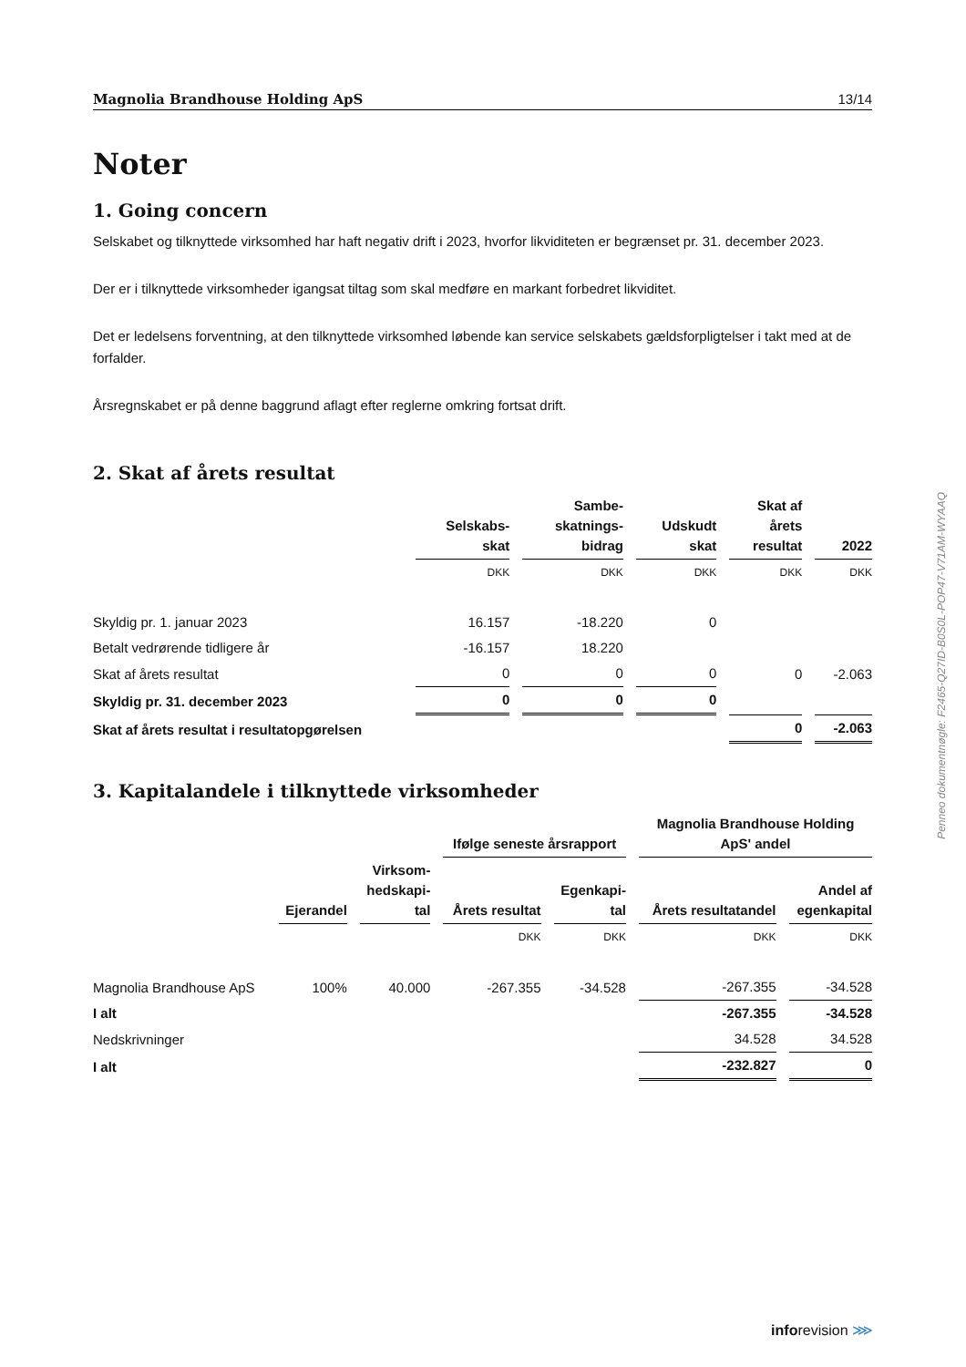Magnolia Brandhouse Holding ApS 13/14
Noter
1. Going concern
Selskabet og tilknyttede virksomhed har haft negativ drift i 2023, hvorfor likviditeten er begrænset pr. 31. december 2023.
Der er i tilknyttede virksomheder igangsat tiltag som skal medføre en markant forbedret likviditet.
Det er ledelsens forventning, at den tilknyttede virksomhed løbende kan service selskabets gældsforpligtelser i takt med at de forfalder.
Årsregnskabet er på denne baggrund aflagt efter reglerne omkring fortsat drift.
2. Skat af årets resultat
| | Selskabs- skat | Sambe- skatnings- bidrag | Udskudt skat | Skat af årets resultat | 2022 |
| --- | --- | --- | --- | --- | --- |
| | DKK | DKK | DKK | DKK | DKK |
| Skyldig pr. 1. januar 2023 | 16.157 | -18.220 | 0 | | |
| Betalt vedrørende tidligere år | -16.157 | 18.220 | | | |
| Skat af årets resultat | 0 | 0 | 0 | 0 | -2.063 |
| Skyldig pr. 31. december 2023 | 0 | 0 | 0 | | |
| Skat af årets resultat i resultatopgørelsen | | | | 0 | -2.063 |
3. Kapitalandele i tilknyttede virksomheder
| | | | Ifølge seneste årsrapport | | Magnolia Brandhouse Holding ApS' andel | |
| --- | --- | --- | --- | --- | --- | --- |
| | Ejerandel | Virksom- hedskapi- tal | Årets resultat | Egenkapi- tal | Årets resultatandel | Andel af egenkapital |
| | | | DKK | DKK | DKK | DKK |
| Magnolia Brandhouse ApS | 100% | 40.000 | -267.355 | -34.528 | -267.355 | -34.528 |
| I alt | | | | | -267.355 | -34.528 |
| Nedskrivninger | | | | | 34.528 | 34.528 |
| I alt | | | | | -232.827 | 0 |
Penneo dokumentnøgle: F2465-Q27ID-B0S0L-POP47-V71AM-WYAAQ
inforevision ⋙